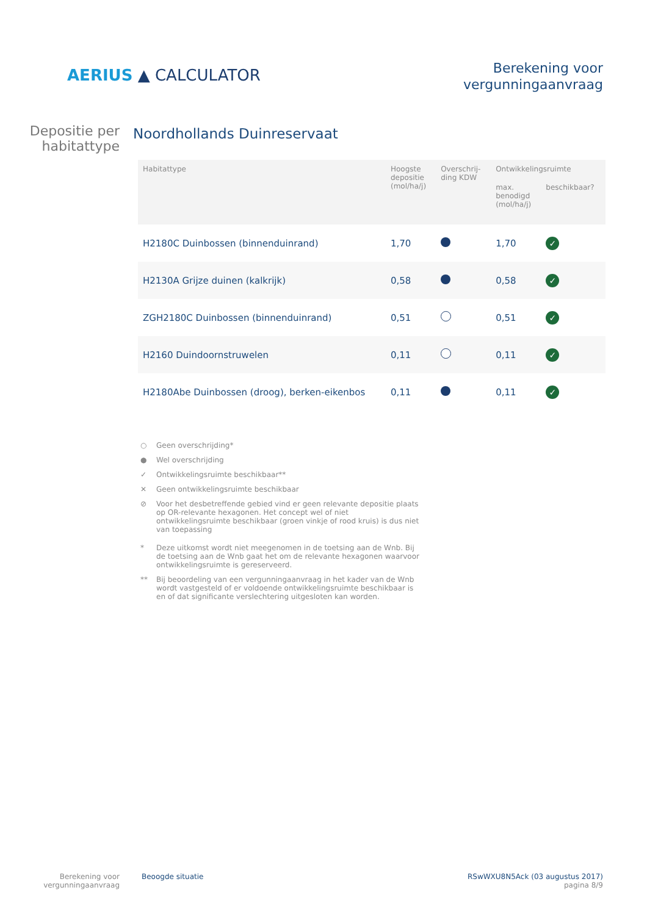AERIUS ▲ CALCULATOR
Berekening voor
vergunningaanvraag
Depositie per
habitattype
Noordhollands Duinreservaat
| Habitattype | Hoogste depositie (mol/ha/j) | Overschrij- ding KDW | Ontwikkelingsruimte | |
| --- | --- | --- | --- | --- |
| | | | max. benodigd (mol/ha/j) | beschikbaar? |
| H2180C Duinbossen (binnenduinrand) | 1,70 | | 1,70 | ✓ |
| H2130A Grijze duinen (kalkrijk) | 0,58 | | 0,58 | ✓ |
| ZGH2180C Duinbossen (binnenduinrand) | 0,51 | | 0,51 | ✓ |
| H2160 Duindoornstruwelen | 0,11 | | 0,11 | ✓ |
| H2180Abe Duinbossen (droog), berken-eikenbos | 0,11 | | 0,11 | ✓ |
○ Geen overschrijding*
● Wel overschrijding
✓ Ontwikkelingsruimte beschikbaar**
✕ Geen ontwikkelingsruimte beschikbaar
⊘ Voor het desbetreffende gebied vind er geen relevante depositie plaats op OR-relevante hexagonen. Het concept wel of niet ontwikkelingsruimte beschikbaar (groen vinkje of rood kruis) is dus niet van toepassing
* Deze uitkomst wordt niet meegenomen in de toetsing aan de Wnb. Bij de toetsing aan de Wnb gaat het om de relevante hexagonen waarvoor ontwikkelingsruimte is gereserveerd.
** Bij beoordeling van een vergunningaanvraag in het kader van de Wnb wordt vastgesteld of er voldoende ontwikkelingsruimte beschikbaar is en of dat significante verslechtering uitgesloten kan worden.
Berekening voor
vergunningaanvraag
Beoogde situatie RSwWXU8N5Ack (03 augustus 2017)
pagina 8/9